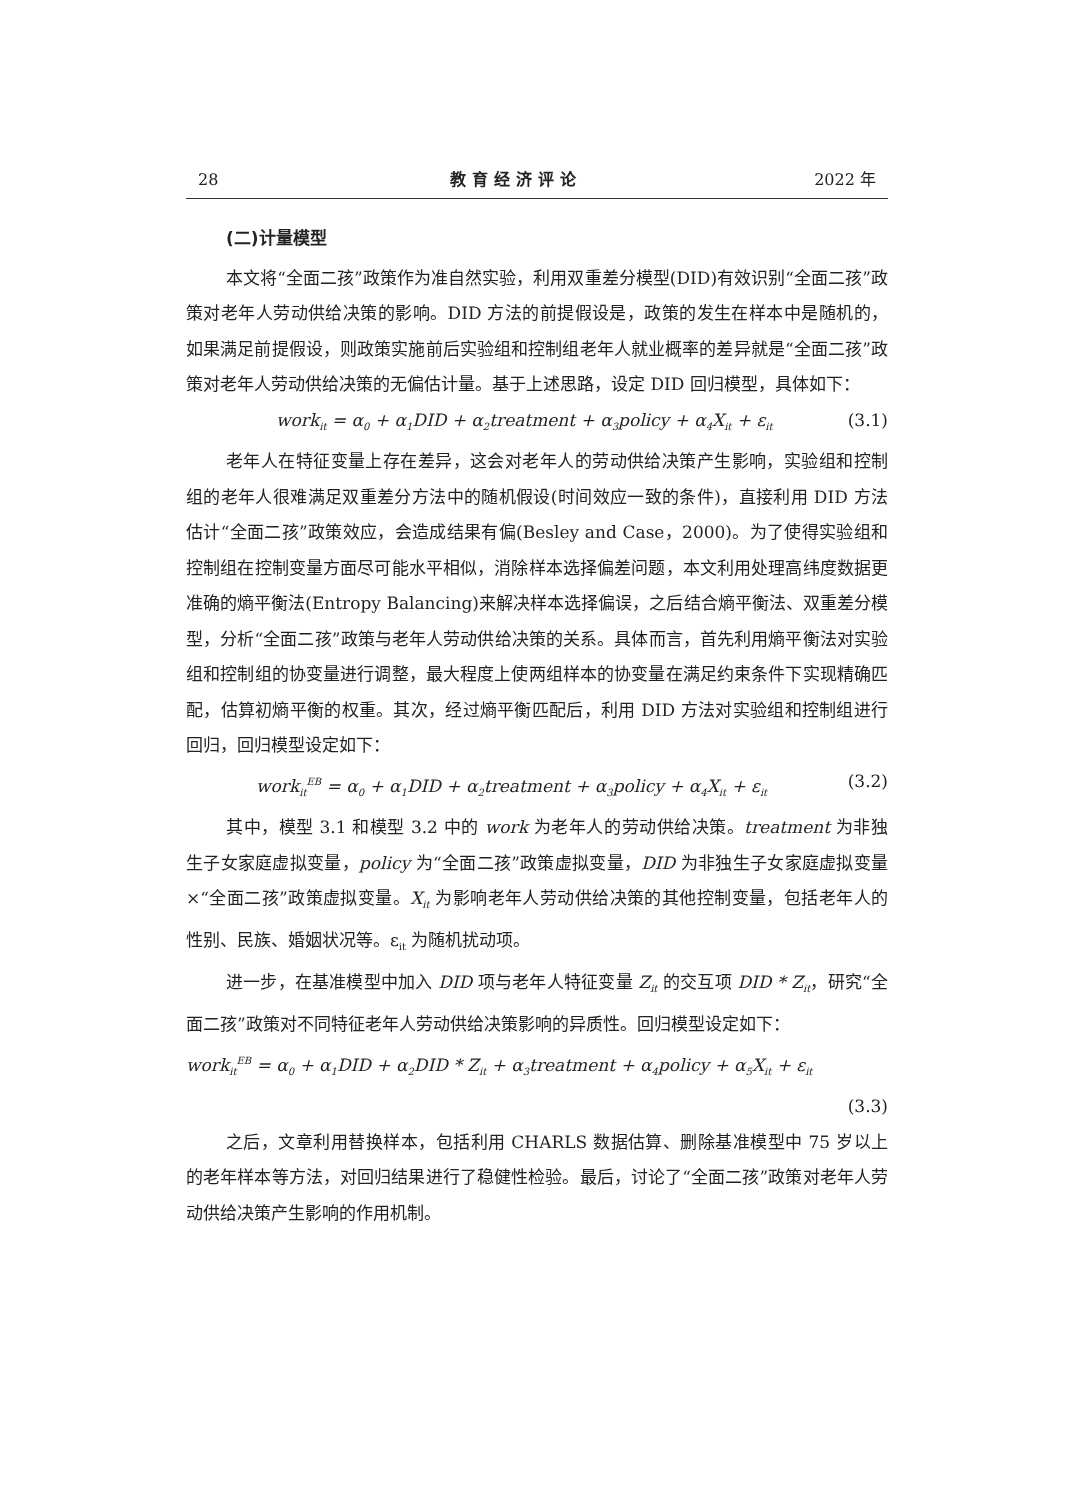28 教育经济评论 2022 年
(二)计量模型
本文将“全面二孩”政策作为准自然实验，利用双重差分模型(DID)有效识别“全面二孩”政策对老年人劳动供给决策的影响。DID 方法的前提假设是，政策的发生在样本中是随机的，如果满足前提假设，则政策实施前后实验组和控制组老年人就业概率的差异就是“全面二孩”政策对老年人劳动供给决策的无偏估计量。基于上述思路，设定 DID 回归模型，具体如下：
work<sub>it</sub> = α<sub>0</sub> + α<sub>1</sub>DID + α<sub>2</sub>treatment + α<sub>3</sub>policy + α<sub>4</sub>X<sub>it</sub> + ε<sub>it</sub> (3.1)
老年人在特征变量上存在差异，这会对老年人的劳动供给决策产生影响，实验组和控制组的老年人很难满足双重差分方法中的随机假设(时间效应一致的条件)，直接利用 DID 方法估计“全面二孩”政策效应，会造成结果有偏(Besley and Case，2000)。为了使得实验组和控制组在控制变量方面尽可能水平相似，消除样本选择偏差问题，本文利用处理高纬度数据更准确的熵平衡法(Entropy Balancing)来解决样本选择偏误，之后结合熵平衡法、双重差分模型，分析“全面二孩”政策与老年人劳动供给决策的关系。具体而言，首先利用熵平衡法对实验组和控制组的协变量进行调整，最大程度上使两组样本的协变量在满足约束条件下实现精确匹配，估算初熵平衡的权重。其次，经过熵平衡匹配后，利用 DID 方法对实验组和控制组进行回归，回归模型设定如下：
work<sub>it</sub><sup>EB</sup> = α<sub>0</sub> + α<sub>1</sub>DID + α<sub>2</sub>treatment + α<sub>3</sub>policy + α<sub>4</sub>X<sub>it</sub> + ε<sub>it</sub> (3.2)
其中，模型 3.1 和模型 3.2 中的 work 为老年人的劳动供给决策。treatment 为非独生子女家庭虚拟变量，policy 为“全面二孩”政策虚拟变量，DID 为非独生子女家庭虚拟变量×“全面二孩”政策虚拟变量。X<sub>it</sub> 为影响老年人劳动供给决策的其他控制变量，包括老年人的性别、民族、婚姻状况等。ε<sub>it</sub> 为随机扰动项。
进一步，在基准模型中加入 DID 项与老年人特征变量 Z<sub>it</sub> 的交互项 DID * Z<sub>it</sub>，研究“全面二孩”政策对不同特征老年人劳动供给决策影响的异质性。回归模型设定如下：
work<sub>it</sub><sup>EB</sup> = α<sub>0</sub> + α<sub>1</sub>DID + α<sub>2</sub>DID * Z<sub>it</sub> + α<sub>3</sub>treatment + α<sub>4</sub>policy + α<sub>5</sub>X<sub>it</sub> + ε<sub>it</sub>
(3.3)
之后，文章利用替换样本，包括利用 CHARLS 数据估算、删除基准模型中 75 岁以上的老年样本等方法，对回归结果进行了稳健性检验。最后，讨论了“全面二孩”政策对老年人劳动供给决策产生影响的作用机制。